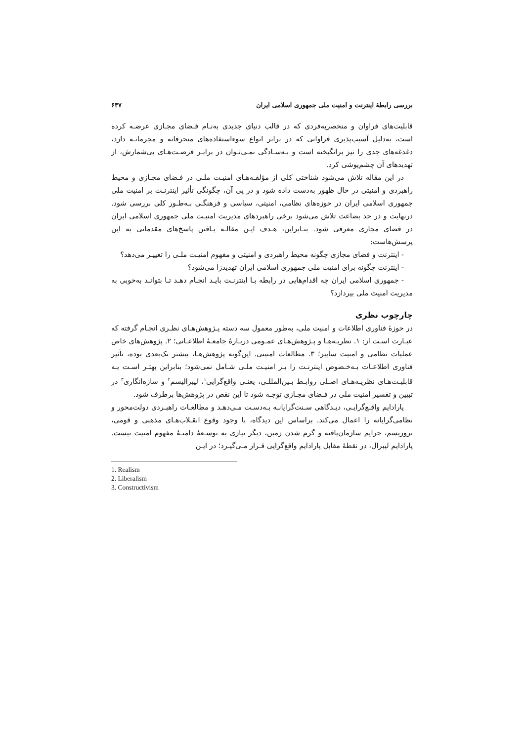بررسی رابطهٔ اینترنت و امنیت ملی جمهوری اسلامی ایران ۶۳۷
قابلیت‌های فراوان و منحصربه‌فردی که در قالب دنیای جدیدی به‌نـام فـضای مجـازی عرضـه کرده است، به‌دلیل آسیب‌پذیری فراوانی که در برابر انواع سوءاستفاده‌های منحرفانه و مجرمانـه دارد، دغدغه‌های جدی را نیز برانگیخته است و بـه‌سـادگی نمـی‌تـوان در برابـر فرصـت‌هـای بی‌شمارش، از تهدیدهای آن چشم‌پوشی کرد.
در این مقاله تلاش می‌شود شناختی کلی از مؤلفـه‌هـای امنیـت ملـی در فـضای مجـازی و محیط راهبردی و امنیتی در حال ظهور به‌دست داده شود و در پی آن، چگونگی تأثیر اینترنـت بر امنیت ملی جمهوری اسلامی ایران در حوزه‌های نظامی، امنیتی، سیاسی و فرهنگـی بـه‌طـور کلی بررسی شود. درنهایت و در حد بضاعت تلاش می‌شود برخی راهبردهای مدیریت امنیـت ملی جمهوری اسلامی ایران در فضای مجازی معرفی شود. بنـابراین، هـدف ایـن مقالـه یـافتن پاسخ‌های مقدماتی به این پرسش‌هاست:
- اینترنت و فضای مجازی چگونه محیط راهبردی و امنیتی و مفهوم امنیـت ملـی را تغییـر می‌دهد؟
- اینترنت چگونه برای امنیت ملی جمهوری اسلامی ایران تهدیدزا می‌شود؟
- جمهوری اسلامی ایران چه اقدام‌هایی در رابطه بـا اینترنـت بایـد انجـام دهـد تـا بتوانـد به‌خوبی به مدیریت امنیت ملی بپردازد؟
چارچوب نظری
در حوزهٔ فناوری اطلاعات و امنیت ملی، به‌طور معمول سه دسته پـژوهش‌هـای نظـری انجـام گرفته که عبـارت اسـت از: ۱. نظریـه‌هـا و پـژوهش‌هـای عمـومی دربـارهٔ جامعـهٔ اطلاعـاتی؛ ۲. پژوهش‌های خاص عملیات نظامی و امنیت سایبر؛ ۳. مطالعات امنیتی. این‌گونه پژوهش‌هـا، بیشتر تک‌بعدی بوده، تأثیر فناوری اطلاعـات بـه‌خـصوص اینترنـت را بـر امنیـت ملـی شـامل نمی‌شود؛ بنابراین بهتـر اسـت بـه قابلیـت‌هـای نظریـه‌هـای اصـلی روابـط بـین‌المللـی، یعنـی واقع‌گرایی<sup>۱</sup>، لیبرالیسم<sup>۲</sup> و سازه‌انگاری<sup>۳</sup> در تبیین و تفسیر امنیت ملی در فـضای مجـازی توجـه شود تا این نقص در پژوهش‌ها برطرف شود.
پارادایم واقـع‌گرایـی، دیـدگاهی سـنت‌گرایانـه بـه‌دسـت مـی‌دهـد و مطالعـات راهبـردی دولت‌محور و نظامی‌گرایانه را اعمال می‌کند. براساس این دیدگاه، با وجود وقوع انقـلاب‌هـای مذهبی و قومی، تروریسم، جرایم سازمان‌یافته و گرم شدن زمین، دیگر نیازی به توسـعهٔ دامنـهٔ مفهوم امنیت نیست. پارادایم لیبرال، در نقطهٔ مقابل پارادایم واقع‌گرایی قـرار مـی‌گیـرد؛ در ایـن
1. Realism
2. Liberalism
3. Constructivism